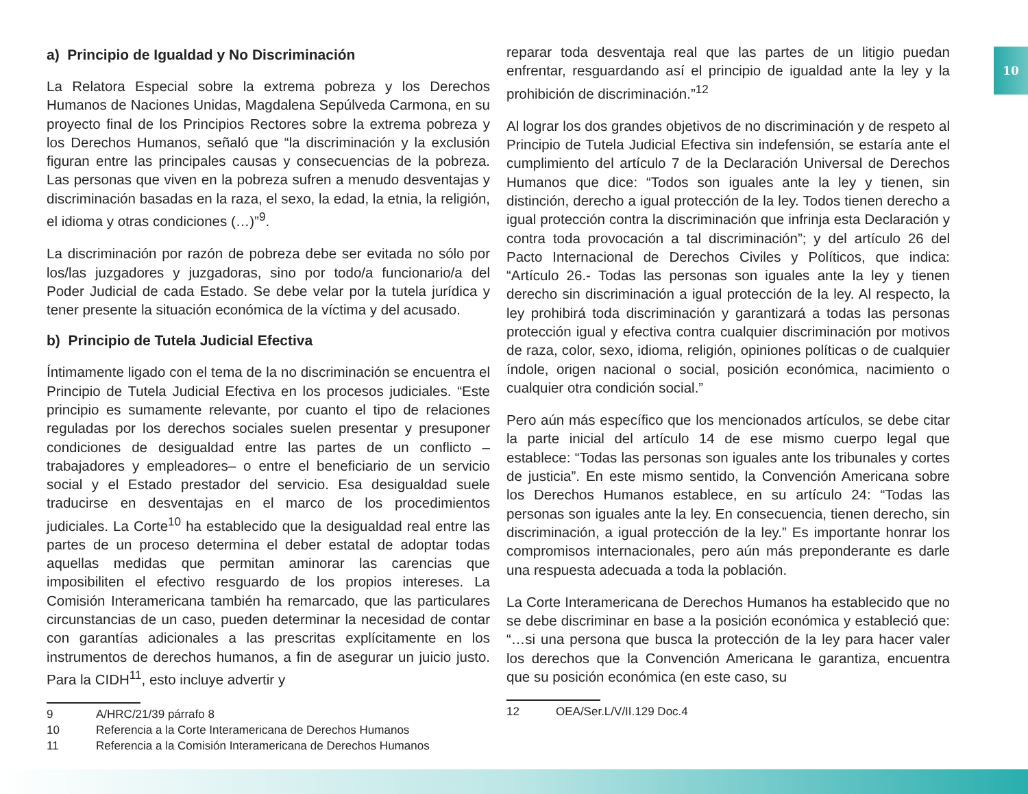10
a) Principio de Igualdad y No Discriminación
La Relatora Especial sobre la extrema pobreza y los Derechos Humanos de Naciones Unidas, Magdalena Sepúlveda Carmona, en su proyecto final de los Principios Rectores sobre la extrema pobreza y los Derechos Humanos, señaló que “la discriminación y la exclusión figuran entre las principales causas y consecuencias de la pobreza. Las personas que viven en la pobreza sufren a menudo desventajas y discriminación basadas en la raza, el sexo, la edad, la etnia, la religión, el idioma y otras condiciones (…)”<sup>9</sup>.
La discriminación por razón de pobreza debe ser evitada no sólo por los/las juzgadores y juzgadoras, sino por todo/a funcionario/a del Poder Judicial de cada Estado. Se debe velar por la tutela jurídica y tener presente la situación económica de la víctima y del acusado.
b) Principio de Tutela Judicial Efectiva
Íntimamente ligado con el tema de la no discriminación se encuentra el Principio de Tutela Judicial Efectiva en los procesos judiciales. “Este principio es sumamente relevante, por cuanto el tipo de relaciones reguladas por los derechos sociales suelen presentar y presuponer condiciones de desigualdad entre las partes de un conflicto –trabajadores y empleadores– o entre el beneficiario de un servicio social y el Estado prestador del servicio. Esa desigualdad suele traducirse en desventajas en el marco de los procedimientos judiciales. La Corte<sup>10</sup> ha establecido que la desigualdad real entre las partes de un proceso determina el deber estatal de adoptar todas aquellas medidas que permitan aminorar las carencias que imposibiliten el efectivo resguardo de los propios intereses. La Comisión Interamericana también ha remarcado, que las particulares circunstancias de un caso, pueden determinar la necesidad de contar con garantías adicionales a las prescritas explícitamente en los instrumentos de derechos humanos, a fin de asegurar un juicio justo. Para la CIDH<sup>11</sup>, esto incluye advertir y
9 A/HRC/21/39 párrafo 8
10 Referencia a la Corte Interamericana de Derechos Humanos
11 Referencia a la Comisión Interamericana de Derechos Humanos
reparar toda desventaja real que las partes de un litigio puedan enfrentar, resguardando así el principio de igualdad ante la ley y la prohibición de discriminación.”<sup>12</sup>
Al lograr los dos grandes objetivos de no discriminación y de respeto al Principio de Tutela Judicial Efectiva sin indefensión, se estaría ante el cumplimiento del artículo 7 de la Declaración Universal de Derechos Humanos que dice: “Todos son iguales ante la ley y tienen, sin distinción, derecho a igual protección de la ley. Todos tienen derecho a igual protección contra la discriminación que infrinja esta Declaración y contra toda provocación a tal discriminación”; y del artículo 26 del Pacto Internacional de Derechos Civiles y Políticos, que indica: “Artículo 26.- Todas las personas son iguales ante la ley y tienen derecho sin discriminación a igual protección de la ley. Al respecto, la ley prohibirá toda discriminación y garantizará a todas las personas protección igual y efectiva contra cualquier discriminación por motivos de raza, color, sexo, idioma, religión, opiniones políticas o de cualquier índole, origen nacional o social, posición económica, nacimiento o cualquier otra condición social.”
Pero aún más específico que los mencionados artículos, se debe citar la parte inicial del artículo 14 de ese mismo cuerpo legal que establece: “Todas las personas son iguales ante los tribunales y cortes de justicia”. En este mismo sentido, la Convención Americana sobre los Derechos Humanos establece, en su artículo 24: “Todas las personas son iguales ante la ley. En consecuencia, tienen derecho, sin discriminación, a igual protección de la ley.” Es importante honrar los compromisos internacionales, pero aún más preponderante es darle una respuesta adecuada a toda la población.
La Corte Interamericana de Derechos Humanos ha establecido que no se debe discriminar en base a la posición económica y estableció que: “…si una persona que busca la protección de la ley para hacer valer los derechos que la Convención Americana le garantiza, encuentra que su posición económica (en este caso, su
12 OEA/Ser.L/V/II.129 Doc.4